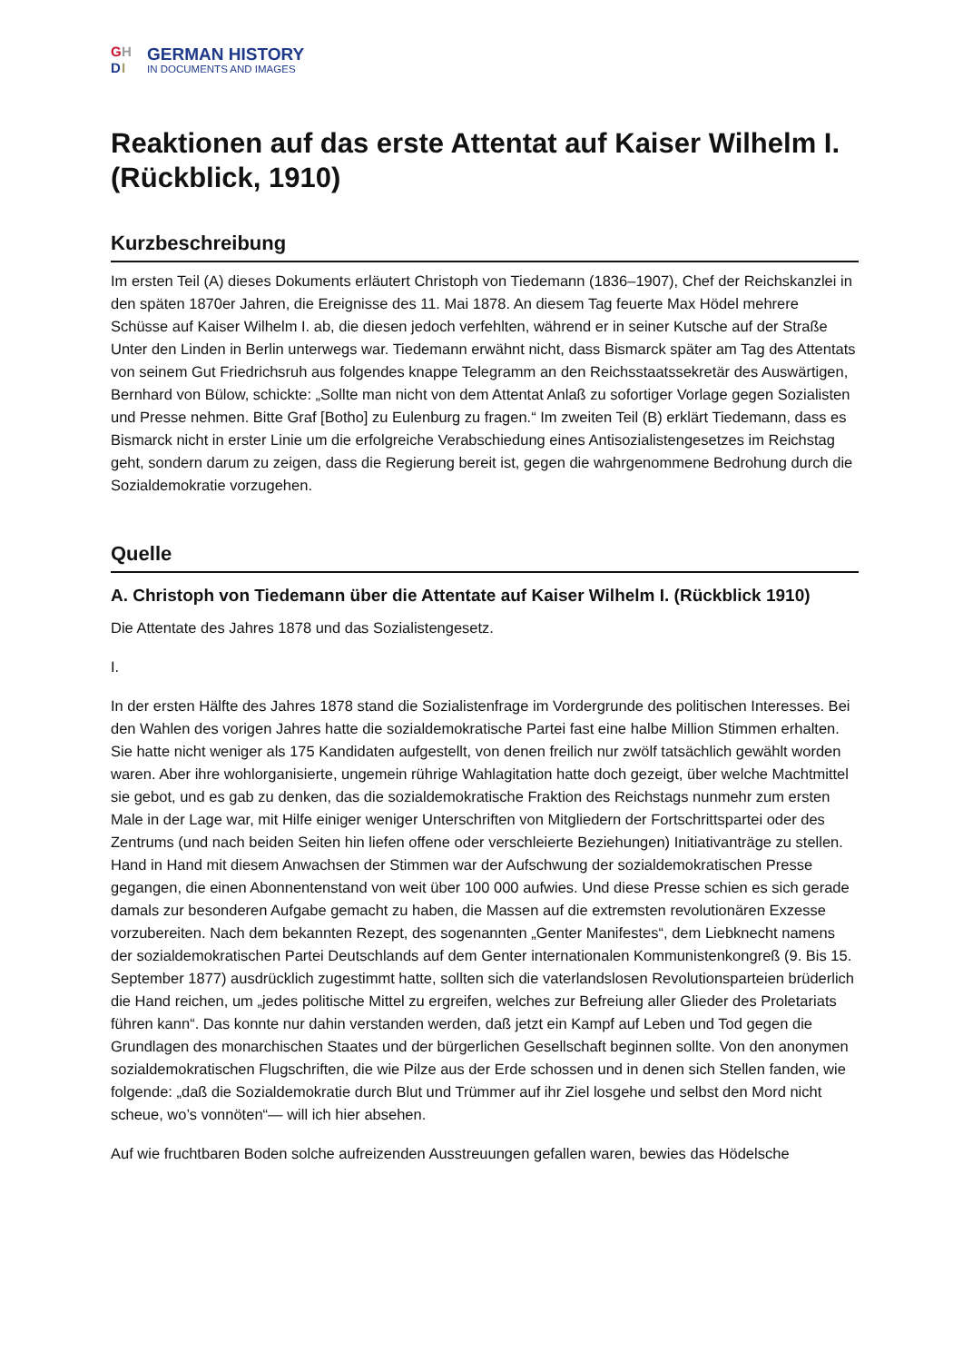GH DI
GERMAN HISTORY
IN DOCUMENTS AND IMAGES
Reaktionen auf das erste Attentat auf Kaiser Wilhelm I. (Rückblick, 1910)
Kurzbeschreibung
Im ersten Teil (A) dieses Dokuments erläutert Christoph von Tiedemann (1836–1907), Chef der Reichskanzlei in den späten 1870er Jahren, die Ereignisse des 11. Mai 1878. An diesem Tag feuerte Max Hödel mehrere Schüsse auf Kaiser Wilhelm I. ab, die diesen jedoch verfehlten, während er in seiner Kutsche auf der Straße Unter den Linden in Berlin unterwegs war. Tiedemann erwähnt nicht, dass Bismarck später am Tag des Attentats von seinem Gut Friedrichsruh aus folgendes knappe Telegramm an den Reichsstaatssekretär des Auswärtigen, Bernhard von Bülow, schickte: „Sollte man nicht von dem Attentat Anlaß zu sofortiger Vorlage gegen Sozialisten und Presse nehmen. Bitte Graf [Botho] zu Eulenburg zu fragen.“ Im zweiten Teil (B) erklärt Tiedemann, dass es Bismarck nicht in erster Linie um die erfolgreiche Verabschiedung eines Antisozialistengesetzes im Reichstag geht, sondern darum zu zeigen, dass die Regierung bereit ist, gegen die wahrgenommene Bedrohung durch die Sozialdemokratie vorzugehen.
Quelle
A. Christoph von Tiedemann über die Attentate auf Kaiser Wilhelm I. (Rückblick 1910)
Die Attentate des Jahres 1878 und das Sozialistengesetz.
I.
In der ersten Hälfte des Jahres 1878 stand die Sozialistenfrage im Vordergrunde des politischen Interesses. Bei den Wahlen des vorigen Jahres hatte die sozialdemokratische Partei fast eine halbe Million Stimmen erhalten. Sie hatte nicht weniger als 175 Kandidaten aufgestellt, von denen freilich nur zwölf tatsächlich gewählt worden waren. Aber ihre wohlorganisierte, ungemein rührige Wahlagitation hatte doch gezeigt, über welche Machtmittel sie gebot, und es gab zu denken, das die sozialdemokratische Fraktion des Reichstags nunmehr zum ersten Male in der Lage war, mit Hilfe einiger weniger Unterschriften von Mitgliedern der Fortschrittspartei oder des Zentrums (und nach beiden Seiten hin liefen offene oder verschleierte Beziehungen) Initiativanträge zu stellen. Hand in Hand mit diesem Anwachsen der Stimmen war der Aufschwung der sozialdemokratischen Presse gegangen, die einen Abonnentenstand von weit über 100 000 aufwies. Und diese Presse schien es sich gerade damals zur besonderen Aufgabe gemacht zu haben, die Massen auf die extremsten revolutionären Exzesse vorzubereiten. Nach dem bekannten Rezept, des sogenannten „Genter Manifestes“, dem Liebknecht namens der sozialdemokratischen Partei Deutschlands auf dem Genter internationalen Kommunistenkongreß (9. Bis 15. September 1877) ausdrücklich zugestimmt hatte, sollten sich die vaterlandslosen Revolutionsparteien brüderlich die Hand reichen, um „jedes politische Mittel zu ergreifen, welches zur Befreiung aller Glieder des Proletariats führen kann“. Das konnte nur dahin verstanden werden, daß jetzt ein Kampf auf Leben und Tod gegen die Grundlagen des monarchischen Staates und der bürgerlichen Gesellschaft beginnen sollte. Von den anonymen sozialdemokratischen Flugschriften, die wie Pilze aus der Erde schossen und in denen sich Stellen fanden, wie folgende: „daß die Sozialdemokratie durch Blut und Trümmer auf ihr Ziel losgehe und selbst den Mord nicht scheue, wo’s vonnöten“— will ich hier absehen.
Auf wie fruchtbaren Boden solche aufreizenden Ausstreuungen gefallen waren, bewies das Hödelsche